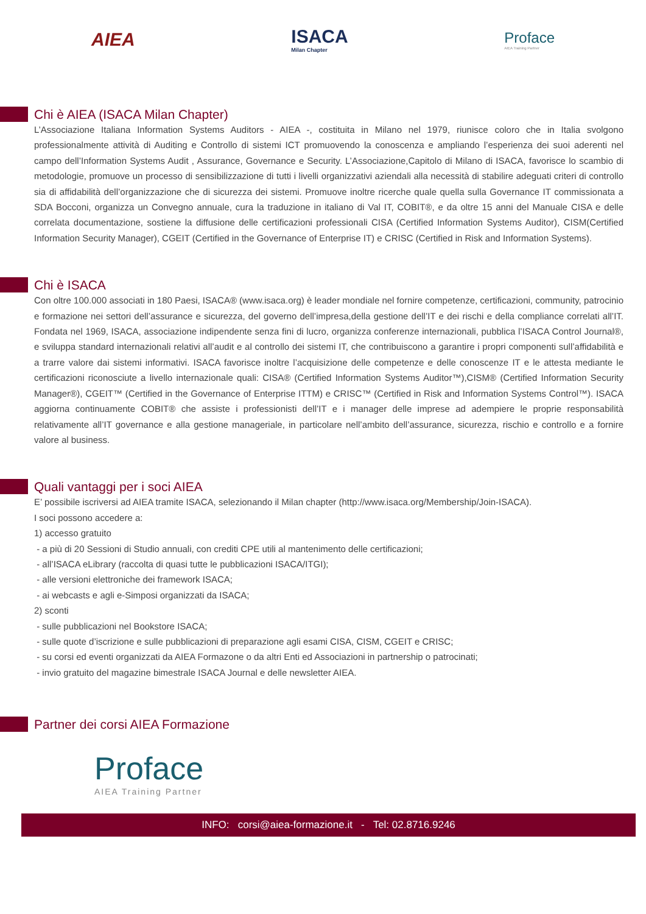AIEA ISACA
Milan Chapter
Proface
AIEA Training Partner
Chi è AIEA (ISACA Milan Chapter)
L’Associazione Italiana Information Systems Auditors - AIEA -, costituita in Milano nel 1979, riunisce coloro che in Italia svolgono professionalmente attività di Auditing e Controllo di sistemi ICT promuovendo la conoscenza e ampliando l’esperienza dei suoi aderenti nel campo dell’Information Systems Audit , Assurance, Governance e Security. L’Associazione,Capitolo di Milano di ISACA, favorisce lo scambio di metodologie, promuove un processo di sensibilizzazione di tutti i livelli organizzativi aziendali alla necessità di stabilire adeguati criteri di controllo sia di affidabilità dell’organizzazione che di sicurezza dei sistemi. Promuove inoltre ricerche quale quella sulla Governance IT commissionata a SDA Bocconi, organizza un Convegno annuale, cura la traduzione in italiano di Val IT, COBIT®, e da oltre 15 anni del Manuale CISA e delle correlata documentazione, sostiene la diffusione delle certificazioni professionali CISA (Certified Information Systems Auditor), CISM(Certified Information Security Manager), CGEIT (Certified in the Governance of Enterprise IT) e CRISC (Certified in Risk and Information Systems).
Chi è ISACA
Con oltre 100.000 associati in 180 Paesi, ISACA® (www.isaca.org) è leader mondiale nel fornire competenze, certificazioni, community, patrocinio e formazione nei settori dell’assurance e sicurezza, del governo dell’impresa,della gestione dell’IT e dei rischi e della compliance correlati all’IT. Fondata nel 1969, ISACA, associazione indipendente senza fini di lucro, organizza conferenze internazionali, pubblica l’ISACA Control Journal®, e sviluppa standard internazionali relativi all’audit e al controllo dei sistemi IT, che contribuiscono a garantire i propri componenti sull’affidabilità e a trarre valore dai sistemi informativi. ISACA favorisce inoltre l’acquisizione delle competenze e delle conoscenze IT e le attesta mediante le certificazioni riconosciute a livello internazionale quali: CISA® (Certified Information Systems Auditor™),CISM® (Certified Information Security Manager®), CGEIT™ (Certified in the Governance of Enterprise ITTM) e CRISC™ (Certified in Risk and Information Systems Control™). ISACA aggiorna continuamente COBIT® che assiste i professionisti dell’IT e i manager delle imprese ad adempiere le proprie responsabilità relativamente all’IT governance e alla gestione manageriale, in particolare nell’ambito dell’assurance, sicurezza, rischio e controllo e a fornire valore al business.
Quali vantaggi per i soci AIEA
E’ possibile iscriversi ad AIEA tramite ISACA, selezionando il Milan chapter (http://www.isaca.org/Membership/Join-ISACA).
I soci possono accedere a:
1) accesso gratuito
- a più di 20 Sessioni di Studio annuali, con crediti CPE utili al mantenimento delle certificazioni;
- all’ISACA eLibrary (raccolta di quasi tutte le pubblicazioni ISACA/ITGI);
- alle versioni elettroniche dei framework ISACA;
- ai webcasts e agli e-Simposi organizzati da ISACA;
2) sconti
- sulle pubblicazioni nel Bookstore ISACA;
- sulle quote d’iscrizione e sulle pubblicazioni di preparazione agli esami CISA, CISM, CGEIT e CRISC;
- su corsi ed eventi organizzati da AIEA Formazone o da altri Enti ed Associazioni in partnership o patrocinati;
- invio gratuito del magazine bimestrale ISACA Journal e delle newsletter AIEA.
Partner dei corsi AIEA Formazione
Proface
AIEA Training Partner
INFO: corsi@aiea-formazione.it - Tel: 02.8716.9246